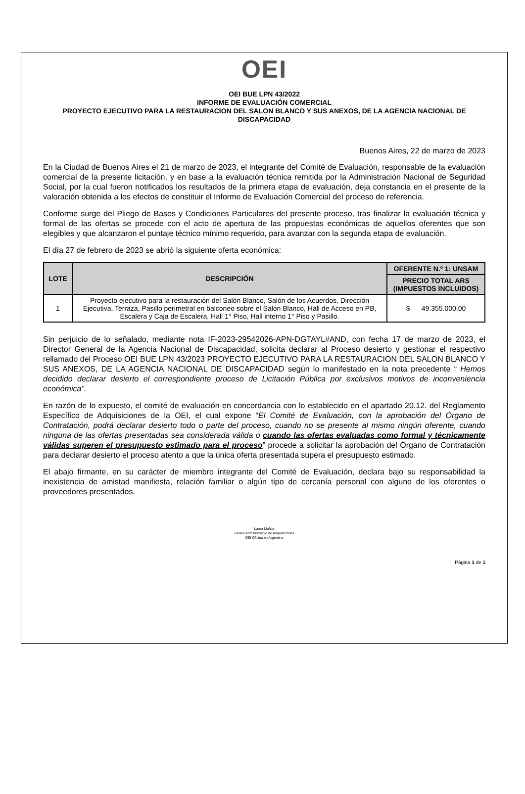OEI
OEI BUE LPN 43/2022
INFORME DE EVALUACIÓN COMERCIAL
PROYECTO EJECUTIVO PARA LA RESTAURACION DEL SALON BLANCO Y SUS ANEXOS, DE LA AGENCIA NACIONAL DE DISCAPACIDAD
Buenos Aires, 22 de marzo de 2023
En la Ciudad de Buenos Aires el 21 de marzo de 2023, el integrante del Comité de Evaluación, responsable de la evaluación comercial de la presente licitación, y en base a la evaluación técnica remitida por la Administración Nacional de Seguridad Social, por la cual fueron notificados los resultados de la primera etapa de evaluación, deja constancia en el presente de la valoración obtenida a los efectos de constituir el Informe de Evaluación Comercial del proceso de referencia.
Conforme surge del Pliego de Bases y Condiciones Particulares del presente proceso, tras finalizar la evaluación técnica y formal de las ofertas se procede con el acto de apertura de las propuestas económicas de aquellos oferentes que son elegibles y que alcanzaron el puntaje técnico mínimo requerido, para avanzar con la segunda etapa de evaluación.
El día 27 de febrero de 2023 se abrió la siguiente oferta económica:
| LOTE | DESCRIPCIÓN | OFERENTE N.º 1: UNSAM |
| --- | --- | --- |
| | | PRECIO TOTAL ARS (IMPUESTOS INCLUIDOS) |
| 1 | Proyecto ejecutivo para la restauración del Salón Blanco, Salón de los Acuerdos, Dirección Ejecutiva, Terraza, Pasillo perimetral en balconeo sobre el Salón Blanco, Hall de Acceso en PB, Escalera y Caja de Escalera, Hall 1° Piso, Hall interno 1° Piso y Pasillo. | $ 49.355.000,00 |
Sin perjuicio de lo señalado, mediante nota IF-2023-29542026-APN-DGTAYL#AND, con fecha 17 de marzo de 2023, el Director General de la Agencia Nacional de Discapacidad, solicita declarar al Proceso desierto y gestionar el respectivo rellamado del Proceso OEI BUE LPN 43/2023 PROYECTO EJECUTIVO PARA LA RESTAURACION DEL SALON BLANCO Y SUS ANEXOS, DE LA AGENCIA NACIONAL DE DISCAPACIDAD según lo manifestado en la nota precedente “ Hemos decidido declarar desierto el correspondiente proceso de Licitación Pública por exclusivos motivos de inconveniencia económica”.
En razón de lo expuesto, el comité de evaluación en concordancia con lo establecido en el apartado 20.12. del Reglamento Específico de Adquisiciones de la OEI, el cual expone “El Comité de Evaluación, con la aprobación del Órgano de Contratación, podrá declarar desierto todo o parte del proceso, cuando no se presente al mismo ningún oferente, cuando ninguna de las ofertas presentadas sea considerada válida o cuando las ofertas evaluadas como formal y técnicamente válidas superen el presupuesto estimado para el proceso” procede a solicitar la aprobación del Órgano de Contratación para declarar desierto el proceso atento a que la única oferta presentada supera el presupuesto estimado.
El abajo firmante, en su carácter de miembro integrante del Comité de Evaluación, declara bajo su responsabilidad la inexistencia de amistad manifiesta, relación familiar o algún tipo de cercanía personal con alguno de los oferentes o proveedores presentados.
Laura Muñoz
Gestor Administrativo de Adquisiciones
OEI Oficina en Argentina
Página 1 de 1